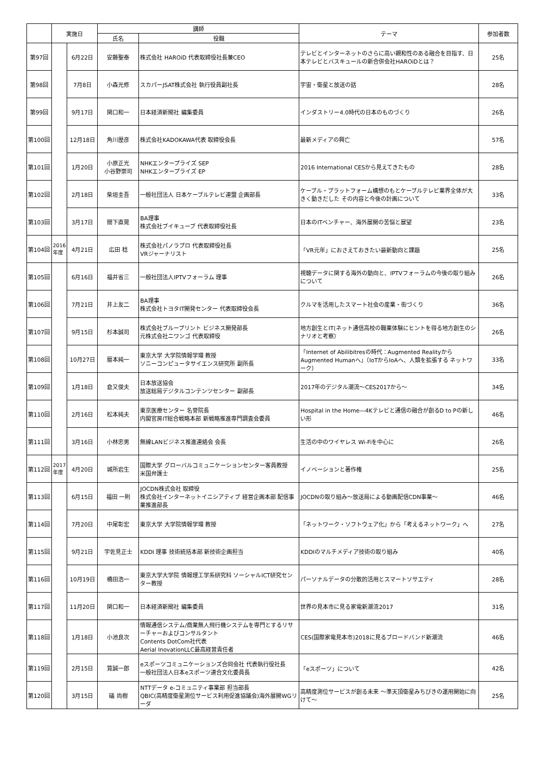| | 実施日 | | 講師 | | テーマ | 参加者数 |
| --- | --- | --- | --- | --- | --- | --- |
| | | | 氏名 | 役職 | | |
| 第97回 | | 6月22日 | 安藤聖泰 | 株式会社 HAROiD 代表取締役社長兼CEO | テレビとインターネットのさらに高い親和性のある融合を目指す、日本テレビとバスキュールの新合併会社HAROiDとは？ | 25名 |
| 第98回 | | 7月8日 | 小森光修 | スカパーJSAT株式会社 執行役員副社長 | 宇宙・衛星と放送の話 | 28名 |
| 第99回 | | 9月17日 | 関口和一 | 日本経済新聞社 編集委員 | インダストリー4.0時代の日本のものづくり | 26名 |
| 第100回 | | 12月18日 | 角川歴彦 | 株式会社KADOKAWA代表 取締役会長 | 最新メディアの興亡 | 57名 |
| 第101回 | | 1月20日 | 小原正光 小谷野崇司 | NHKエンタープライズ SEP NHKエンタープライズ EP | 2016 International CESから見えてきたもの | 28名 |
| 第102回 | | 2月18日 | 柴垣圭吾 | 一般社団法人 日本ケーブルテレビ連盟 企画部長 | ケーブル・プラットフォーム構想のもとケーブルテレビ業界全体が大きく動きだした その内容と今後の計画について | 33名 |
| 第103回 | | 3月17日 | 間下直晃 | BA理事 株式会社ブイキューブ 代表取締役社長 | 日本のITベンチャー、海外展開の苦悩と展望 | 23名 |
| 第104回 | 2016年度 | 4月21日 | 広田 稔 | 株式会社パノラプロ 代表取締役社長 VRジャーナリスト | 「VR元年」におさえておきたい最新動向と課題 | 25名 |
| 第105回 | | 6月16日 | 福井省三 | 一般社団法人IPTVフォーラム 理事 | 視聴データに関する海外の動向と、IPTVフォーラムの今後の取り組みについて | 26名 |
| 第106回 | | 7月21日 | 井上友二 | BA理事 株式会社トヨタIT開発センター 代表取締役会長 | クルマを活用したスマート社会の産業・街づくり | 36名 |
| 第107回 | | 9月15日 | 杉本誠司 | 株式会社ブループリント ビジネス開発部長 元株式会社ニワンゴ 代表取締役 | 地方創生とIT(ネット通信高校の職業体験にヒントを得る地方創生のシナリオと考察） | 26名 |
| 第108回 | | 10月27日 | 暦本純一 | 東京大学 大学院情報学環 教授 ソニーコンピュータサイエンス研究所 副所長 | 「Internet of Abilibitresの時代：Augmented RealityからAugmented Humanへ」（IoTからIoAへ、人類を拡張する ネットワーク） | 33名 |
| 第109回 | | 1月18日 | 倉又俊夫 | 日本放送協会 放送総局デジタルコンテンツセンター 副部長 | 2017年のデジタル潮流～CES2017から～ | 34名 |
| 第110回 | | 2月16日 | 松本純夫 | 東京医療センター 名誉院長 内閣官房IT総合戦略本部 新戦略推進専門調査会委員 | Hospital in the Home―4Kテレビと通信の融合が創るD to Pの新しい形 | 46名 |
| 第111回 | | 3月16日 | 小林忠男 | 無線LANビジネス推進連絡会 会長 | 生活の中のワイヤレス Wi-Fiを中心に | 26名 |
| 第112回 | 2017年度 | 4月20日 | 城所岩生 | 国際大学 グローバルコミュニケーションセンター客員教授 米国弁護士 | イノベーションと著作権 | 25名 |
| 第113回 | | 6月15日 | 福田 一則 | JOCDN株式会社 取締役 株式会社インターネットイニシアティブ 経営企画本部 配信事業推進部長 | JOCDNの取り組み～放送局による動画配信CDN事業～ | 46名 |
| 第114回 | | 7月20日 | 中尾彰宏 | 東京大学 大学院情報学環 教授 | 「ネットワーク・ソフトウェア化」から「考えるネットワーク」へ | 27名 |
| 第115回 | | 9月21日 | 宇佐見正士 | KDDI 理事 技術統括本部 新技術企画担当 | KDDIのマルチメディア技術の取り組み | 40名 |
| 第116回 | | 10月19日 | 橋田浩一 | 東京大学大学院 情報理工学系研究科 ソーシャルICT研究センター教授 | パーソナルデータの分散的活用とスマートソサエティ | 28名 |
| 第117回 | | 11月20日 | 関口和一 | 日本経済新聞社 編集委員 | 世界の見本市に見る家電新潮流2017 | 31名 |
| 第118回 | | 1月18日 | 小池良次 | 情報通信システム/商業無人飛行機システムを専門とするリサーチャーおよびコンサルタント Contents DotCom社代表 Aerial InovationLLC最高経営責任者 | CES(国際家電見本市)2018に見るブロードバンド新潮流 | 46名 |
| 第119回 | | 2月15日 | 筧誠一郎 | eスポーツコミュニケーションズ合同会社 代表執行役社長 一般社団法人日本eスポーツ連合文化委員長 | 「eスポーツ」について | 42名 |
| 第120回 | | 3月15日 | 礒 尚樹 | NTTデータ e-コミュニティ事業部 担当部長 QBIC(高精度衛星測位サービス利用促進協議会)海外展開WGリーダ | 高精度測位サービスが創る未来 ～準天頂衛星みちびきの運用開始に向けて～ | 25名 |